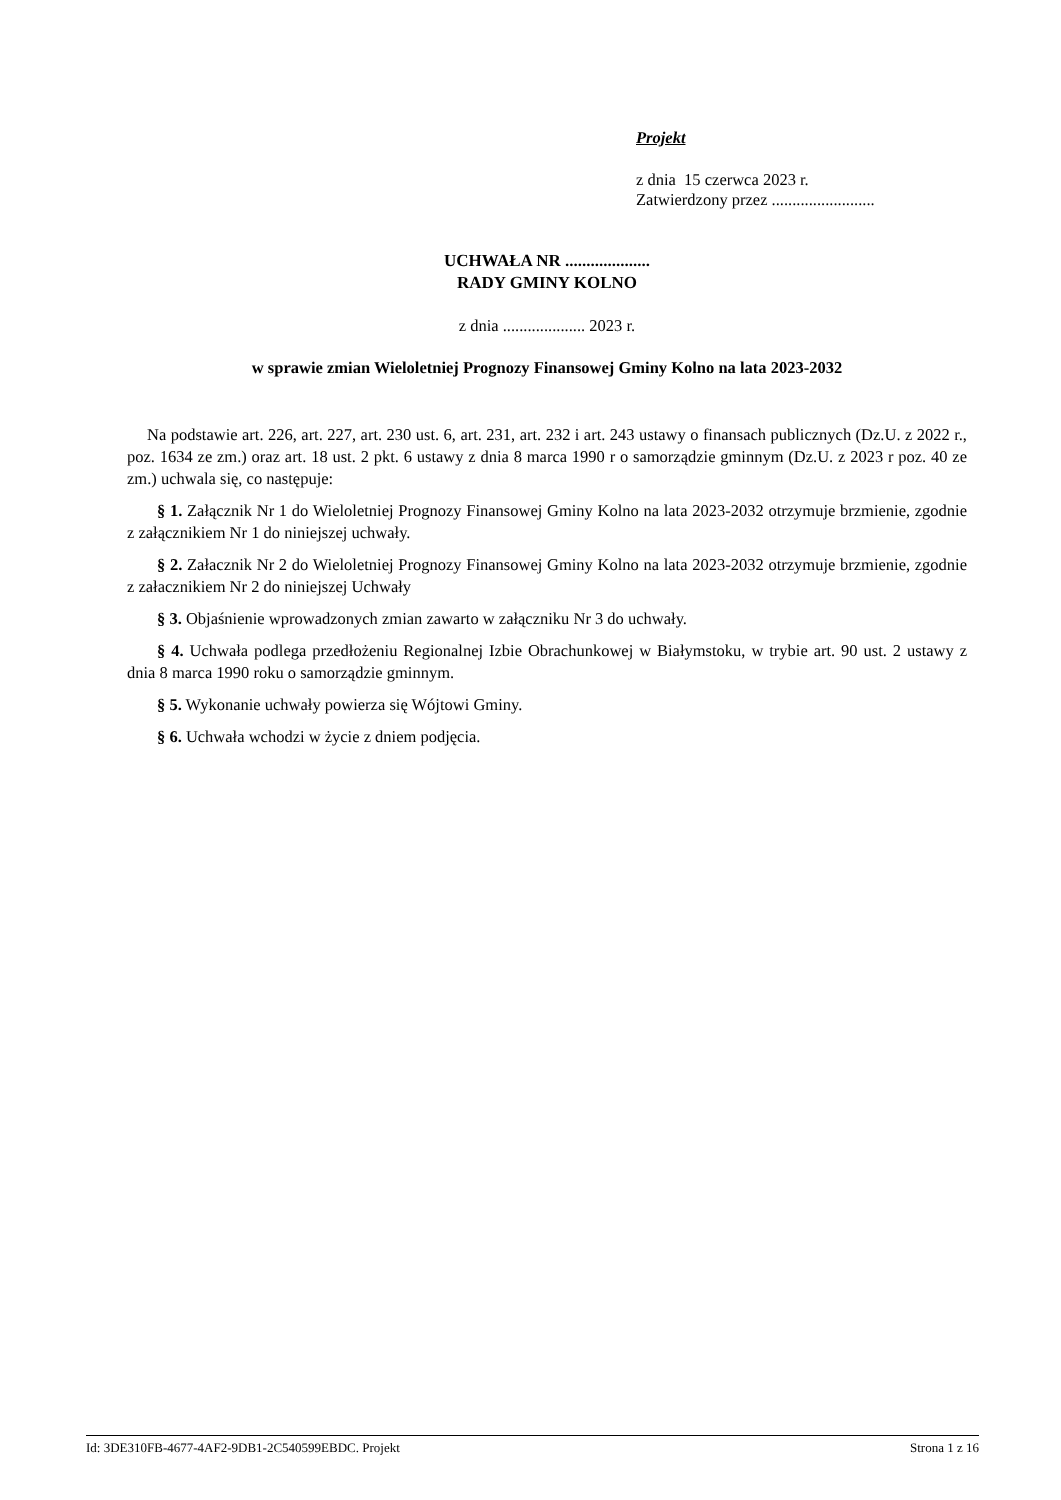Projekt
z dnia 15 czerwca 2023 r.
Zatwierdzony przez .........................
UCHWAŁA NR ....................
RADY GMINY KOLNO
z dnia .................... 2023 r.
w sprawie zmian Wieloletniej Prognozy Finansowej Gminy Kolno na lata 2023-2032
Na podstawie art. 226, art. 227, art. 230 ust. 6, art. 231, art. 232 i art. 243 ustawy o finansach publicznych (Dz.U. z 2022 r., poz. 1634 ze zm.) oraz art. 18 ust. 2 pkt. 6 ustawy z dnia 8 marca 1990 r o samorządzie gminnym (Dz.U. z 2023 r poz. 40 ze zm.) uchwala się, co następuje:
§ 1. Załącznik Nr 1 do Wieloletniej Prognozy Finansowej Gminy Kolno na lata 2023-2032 otrzymuje brzmienie, zgodnie z załącznikiem Nr 1 do niniejszej uchwały.
§ 2. Załacznik Nr 2 do Wieloletniej Prognozy Finansowej Gminy Kolno na lata 2023-2032 otrzymuje brzmienie, zgodnie z załacznikiem Nr 2 do niniejszej Uchwały
§ 3. Objaśnienie wprowadzonych zmian zawarto w załączniku Nr 3 do uchwały.
§ 4. Uchwała podlega przedłożeniu Regionalnej Izbie Obrachunkowej w Białymstoku, w trybie art. 90 ust. 2 ustawy z dnia 8 marca 1990 roku o samorządzie gminnym.
§ 5. Wykonanie uchwały powierza się Wójtowi Gminy.
§ 6. Uchwała wchodzi w życie z dniem podjęcia.
Id: 3DE310FB-4677-4AF2-9DB1-2C540599EBDC. Projekt Strona 1 z 16